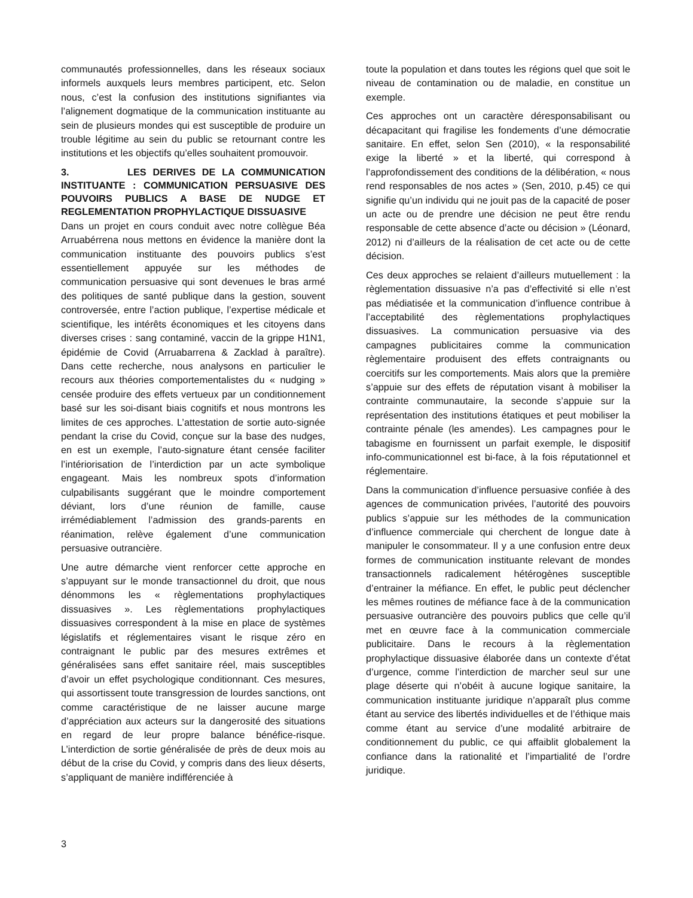communautés professionnelles, dans les réseaux sociaux informels auxquels leurs membres participent, etc. Selon nous, c’est la confusion des institutions signifiantes via l’alignement dogmatique de la communication instituante au sein de plusieurs mondes qui est susceptible de produire un trouble légitime au sein du public se retournant contre les institutions et les objectifs qu’elles souhaitent promouvoir.
3. LES DERIVES DE LA COMMUNICATION INSTITUANTE : COMMUNICATION PERSUASIVE DES POUVOIRS PUBLICS A BASE DE NUDGE ET REGLEMENTATION PROPHYLACTIQUE DISSUASIVE
Dans un projet en cours conduit avec notre collègue Béa Arruabérrena nous mettons en évidence la manière dont la communication instituante des pouvoirs publics s’est essentiellement appuyée sur les méthodes de communication persuasive qui sont devenues le bras armé des politiques de santé publique dans la gestion, souvent controversée, entre l’action publique, l’expertise médicale et scientifique, les intérêts économiques et les citoyens dans diverses crises : sang contaminé, vaccin de la grippe H1N1, épidémie de Covid (Arruabarrena & Zacklad à paraître). Dans cette recherche, nous analysons en particulier le recours aux théories comportementalistes du « nudging » censée produire des effets vertueux par un conditionnement basé sur les soi-disant biais cognitifs et nous montrons les limites de ces approches. L’attestation de sortie auto-signée pendant la crise du Covid, conçue sur la base des nudges, en est un exemple, l’auto-signature étant censée faciliter l’intériorisation de l’interdiction par un acte symbolique engageant. Mais les nombreux spots d’information culpabilisants suggérant que le moindre comportement déviant, lors d’une réunion de famille, cause irrémédiablement l’admission des grands-parents en réanimation, relève également d’une communication persuasive outrancière.
Une autre démarche vient renforcer cette approche en s’appuyant sur le monde transactionnel du droit, que nous dénommons les « règlementations prophylactiques dissuasives ». Les règlementations prophylactiques dissuasives correspondent à la mise en place de systèmes législatifs et réglementaires visant le risque zéro en contraignant le public par des mesures extrêmes et généralisées sans effet sanitaire réel, mais susceptibles d’avoir un effet psychologique conditionnant. Ces mesures, qui assortissent toute transgression de lourdes sanctions, ont comme caractéristique de ne laisser aucune marge d’appréciation aux acteurs sur la dangerosité des situations en regard de leur propre balance bénéfice-risque. L’interdiction de sortie généralisée de près de deux mois au début de la crise du Covid, y compris dans des lieux déserts, s’appliquant de manière indifférenciée à
toute la population et dans toutes les régions quel que soit le niveau de contamination ou de maladie, en constitue un exemple.
Ces approches ont un caractère déresponsabilisant ou décapacitant qui fragilise les fondements d’une démocratie sanitaire. En effet, selon Sen (2010), « la responsabilité exige la liberté » et la liberté, qui correspond à l’approfondissement des conditions de la délibération, « nous rend responsables de nos actes » (Sen, 2010, p.45) ce qui signifie qu’un individu qui ne jouit pas de la capacité de poser un acte ou de prendre une décision ne peut être rendu responsable de cette absence d’acte ou décision » (Léonard, 2012) ni d’ailleurs de la réalisation de cet acte ou de cette décision.
Ces deux approches se relaient d’ailleurs mutuellement : la règlementation dissuasive n’a pas d’effectivité si elle n’est pas médiatisée et la communication d’influence contribue à l’acceptabilité des règlementations prophylactiques dissuasives. La communication persuasive via des campagnes publicitaires comme la communication règlementaire produisent des effets contraignants ou coercitifs sur les comportements. Mais alors que la première s’appuie sur des effets de réputation visant à mobiliser la contrainte communautaire, la seconde s’appuie sur la représentation des institutions étatiques et peut mobiliser la contrainte pénale (les amendes). Les campagnes pour le tabagisme en fournissent un parfait exemple, le dispositif info-communicationnel est bi-face, à la fois réputationnel et réglementaire.
Dans la communication d’influence persuasive confiée à des agences de communication privées, l’autorité des pouvoirs publics s’appuie sur les méthodes de la communication d’influence commerciale qui cherchent de longue date à manipuler le consommateur. Il y a une confusion entre deux formes de communication instituante relevant de mondes transactionnels radicalement hétérogènes susceptible d’entrainer la méfiance. En effet, le public peut déclencher les mêmes routines de méfiance face à de la communication persuasive outrancière des pouvoirs publics que celle qu’il met en œuvre face à la communication commerciale publicitaire. Dans le recours à la règlementation prophylactique dissuasive élaborée dans un contexte d’état d’urgence, comme l’interdiction de marcher seul sur une plage déserte qui n’obéit à aucune logique sanitaire, la communication instituante juridique n’apparaît plus comme étant au service des libertés individuelles et de l’éthique mais comme étant au service d’une modalité arbitraire de conditionnement du public, ce qui affaiblit globalement la confiance dans la rationalité et l’impartialité de l’ordre juridique.
3